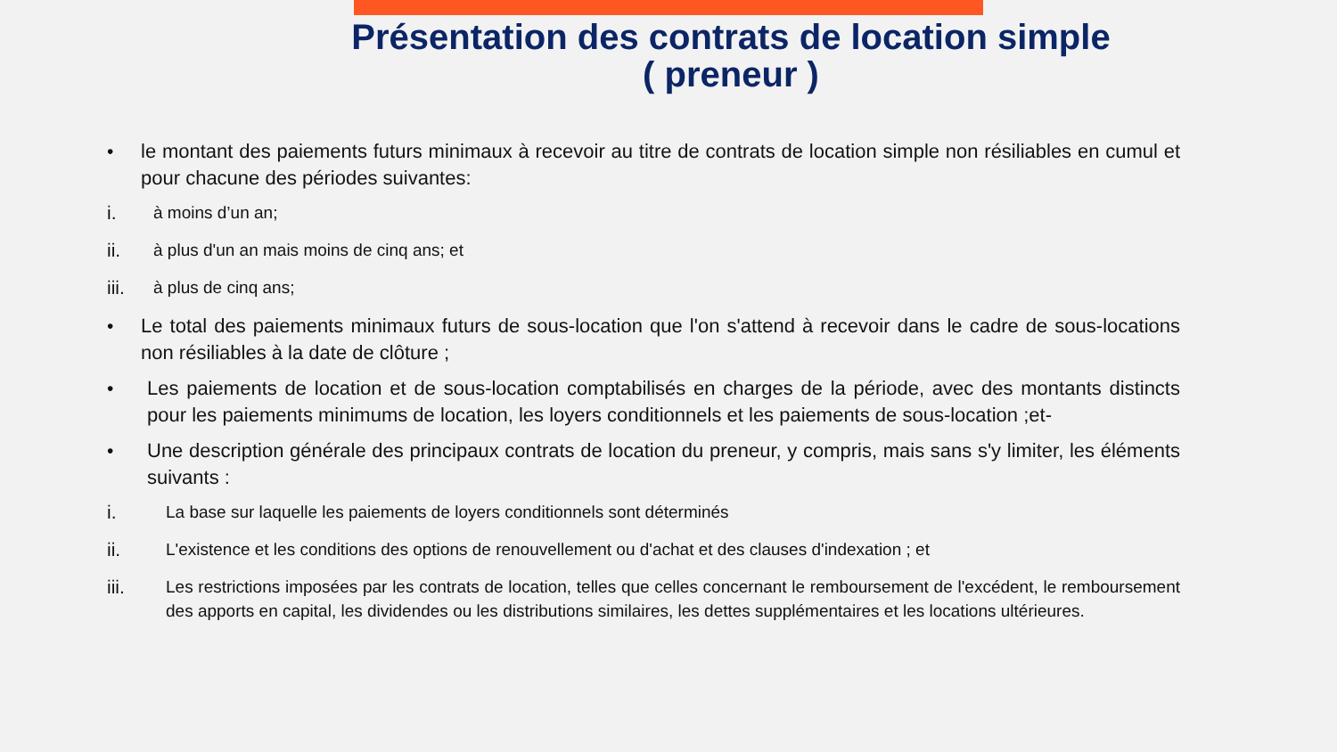Présentation des contrats de location simple
( preneur )
• le montant des paiements futurs minimaux à recevoir au titre de contrats de location simple non résiliables en cumul et pour chacune des périodes suivantes:
i. à moins d’un an;
ii. à plus d'un an mais moins de cinq ans; et
iii. à plus de cinq ans;
• Le total des paiements minimaux futurs de sous-location que l'on s'attend à recevoir dans le cadre de sous-locations non résiliables à la date de clôture ;
• Les paiements de location et de sous-location comptabilisés en charges de la période, avec des montants distincts pour les paiements minimums de location, les loyers conditionnels et les paiements de sous-location ;et-
• Une description générale des principaux contrats de location du preneur, y compris, mais sans s'y limiter, les éléments suivants :
i. La base sur laquelle les paiements de loyers conditionnels sont déterminés
ii. L'existence et les conditions des options de renouvellement ou d'achat et des clauses d'indexation ; et
iii. Les restrictions imposées par les contrats de location, telles que celles concernant le remboursement de l'excédent, le remboursement des apports en capital, les dividendes ou les distributions similaires, les dettes supplémentaires et les locations ultérieures.